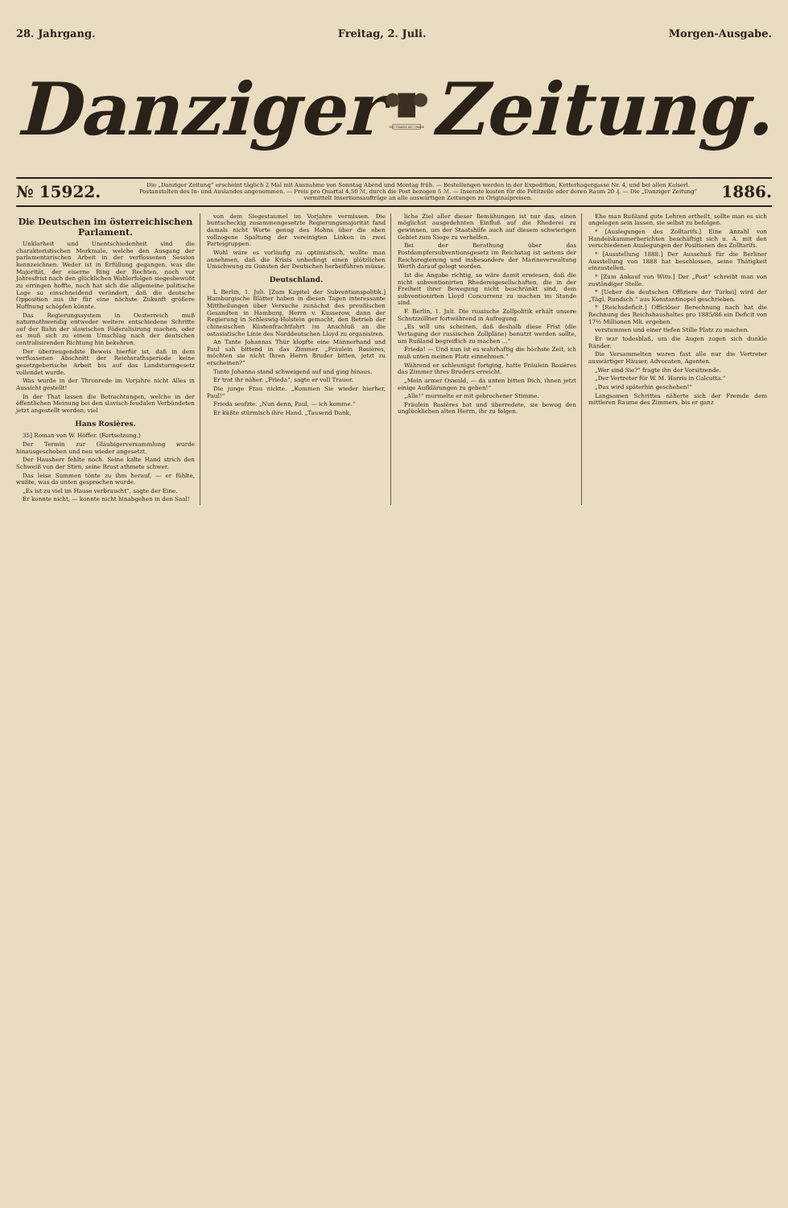28. Jahrgang. Freitag, 2. Juli. Morgen-Ausgabe.
Danziger
NEC TEMERE NEC TIMIDE
Zeitung.
№ 15922. Die „Danziger Zeitung“ erscheint täglich 2 Mal mit Ausnahme von Sonntag Abend und Montag früh. — Bestellungen werden in der Expedition, Ketterhagergasse Nr. 4, und bei allen Kaiserl. Postanstalten des In- und Auslandes angenommen. — Preis pro Quartal 4,50 ℳ, durch die Post bezogen 5 ℳ. — Inserate kosten für die Petitzeile oder deren Raum 20 ₰. — Die „Danziger Zeitung“ vermittelt Insertionsaufträge an alle auswärtigen Zeitungen zu Originalpreisen. 1886.
Die Deutschen im österreichischen Parlament.
Unklarheit und Unentschiedenheit sind die charakteristischen Merkmale, welche den Ausgang der parlamentarischen Arbeit in der verflossenen Session kennzeichnen. Weder ist in Erfüllung gegangen, was die Majorität, der eiserne Ring der Rechten, noch vor Jahresfrist nach den glücklichen Wahlerfolgen siegesbewußt zu erringen hoffte, noch hat sich die allgemeine politische Lage so einschneidend verändert, daß die deutsche Opposition aus ihr für eine nächste Zukunft größere Hoffnung schöpfen könnte.
Das Regierungssystem in Oesterreich muß naturnothwendig entweder weitere entschiedene Schritte auf der Bahn der slawischen Föderalisirung machen, oder es muß sich zu einem Umschlag nach der deutschen centralisirenden Richtung hin bekehren.
Der überzeugendste Beweis hierfür ist, daß in dem verflossenen Abschnitt der Reichsrathsperiode keine gesetzgeberische Arbeit bis auf das Landsturmgesetz vollendet wurde.
Was wurde in der Thronrede im Vorjahre nicht Alles in Aussicht gestellt!
In der That lassen die Betrachtungen, welche in der öffentlichen Meinung bei den slavisch-feudalen Verbündeten jetzt angestellt werden, viel
Hans Rosières.
35] Roman von W. Höffer. (Fortsetzung.)
Der Termin zur Gläubigerversammlung wurde hinausgeschoben und neu wieder angesetzt.
Der Hausherr fehlte noch. Seine kalte Hand strich den Schweiß von der Stirn, seine Brust athmete schwer.
Das leise Summen tönte zu ihm herauf, — er fühlte, wußte, was da unten gesprochen wurde.
„Es ist zu viel im Hause verbraucht“, sagte der Eine.
Er konnte nicht, — konnte nicht hinabgehen in den Saal!
von dem Siegestaumel im Vorjahre vermissen. Die buntscheckig zusammengesetzte Regierungsmajorität fand damals nicht Worte genug des Hohns über die eben vollzogene Spaltung der vereinigten Linken in zwei Parteigruppen.
Wohl wäre es vorläufig zu optimistisch, wollte man annehmen, daß die Krisis unbedingt einen plötzlichen Umschwung zu Gunsten der Deutschen herbeiführen müsse.
Deutschland.
L Berlin, 1. Juli. [Zum Kapitel der Subventionspolitik.] Hamburgische Blätter haben in diesen Tagen interessante Mittheilungen über Versuche zunächst des preußischen Gesandten in Hamburg, Herrn v. Kusserow, dann der Regierung in Schleswig-Holstein gemacht, den Betrieb der chinesischen Küstenfrachtfahrt im Anschluß an die ostasiatische Linie des Norddeutschen Lloyd zu organisiren.
An Tante Johannas Thür klopfte eine Männerhand und Paul sah bittend in das Zimmer. „Fräulein Rosières, möchten sie nicht Ihren Herrn Bruder bitten, jetzt zu erscheinen?“
Tante Johanna stand schweigend auf und ging hinaus.
Er trat ihr näher. „Frieda“, sagte er voll Trauer.
Die junge Frau nickte. „Kommen Sie wieder hierher, Paul!“
Frieda seufzte. „Nun denn, Paul, — ich komme.“
Er küßte stürmisch ihre Hand. „Tausend Dank,
liche Ziel aller dieser Bemühungen ist nur das, einen möglichst ausgedehnten Einfluß auf die Rhederei zu gewinnen, um der Staatshilfe auch auf diesem schwierigen Gebiet zum Siege zu verhelfen.
Bei der Berathung über das Postdampfersubventionsgesetz im Reichstag ist seitens der Reichsregierung und insbesondere der Marineverwaltung Werth darauf gelegt worden.
Ist die Angabe richtig, so wäre damit erwiesen, daß die nicht subventionirten Rhedereigesellschaften, die in der Freiheit ihrer Bewegung nicht beschränkt sind, dem subventionirten Lloyd Concurrenz zu machen im Stande sind.
F. Berlin, 1. Juli. Die russische Zollpolitik erhält unsere Schutzzöllner fortwährend in Aufregung.
„Es will uns scheinen, daß deshalb diese Frist (die Vertagung der russischen Zollpläne) benutzt werden sollte, um Rußland begreiflich zu machen ...“
Frieda! — Und nun ist es wahrhaftig die höchste Zeit, ich muß unten meinen Platz einnehmen.“
Während er schleunigst fortging, hatte Fräulein Rosières das Zimmer ihres Bruders erreicht.
„Mein armer Oswald, — da unten bitten Dich, ihnen jetzt einige Aufklärungen zu geben!“
„Alle!“ murmelte er mit gebrochener Stimme.
Fräulein Rosières bat und überredete, sie bewog den unglücklichen alten Herrn, ihr zu folgen.
Ehe man Rußland gute Lehren ertheilt, sollte man es sich angelegen sein lassen, sie selbst zu befolgen.
* [Auslegungen des Zolltarifs.] Eine Anzahl von Handelskammerberichten beschäftigt sich u. A. mit den verschiedenen Auslegungen der Positionen des Zolltarifs.
* [Ausstellung 1888.] Der Ausschuß für die Berliner Ausstellung von 1888 hat beschlossen, seine Thätigkeit einzustellen.
* [Zum Ankauf von Witu.] Der „Post“ schreibt man von zuständiger Stelle.
* [Ueber die deutschen Offiziere der Türkei] wird der „Tägl. Rundsch.“ aus Konstantinopel geschrieben.
* [Reichsdeficit.] Officiöser Berechnung nach hat die Rechnung des Reichshaushaltes pro 1885/86 ein Deficit von 17½ Millionen Mk. ergeben.
verstummen und einer tiefen Stille Platz zu machen.
Er war todesblaß, um die Augen zogen sich dunkle Ränder.
Die Versammelten waren fast alle nur die Vertreter auswärtiger Häuser, Advocaten, Agenten.
„Wer sind Sie?“ fragte ihn der Vorsitzende.
„Der Vertreter für W. M. Harris in Calcutta.“
„Das wird späterhin geschehen!“
Langsamen Schrittes näherte sich der Fremde dem mittleren Raume des Zimmers, bis er ganz